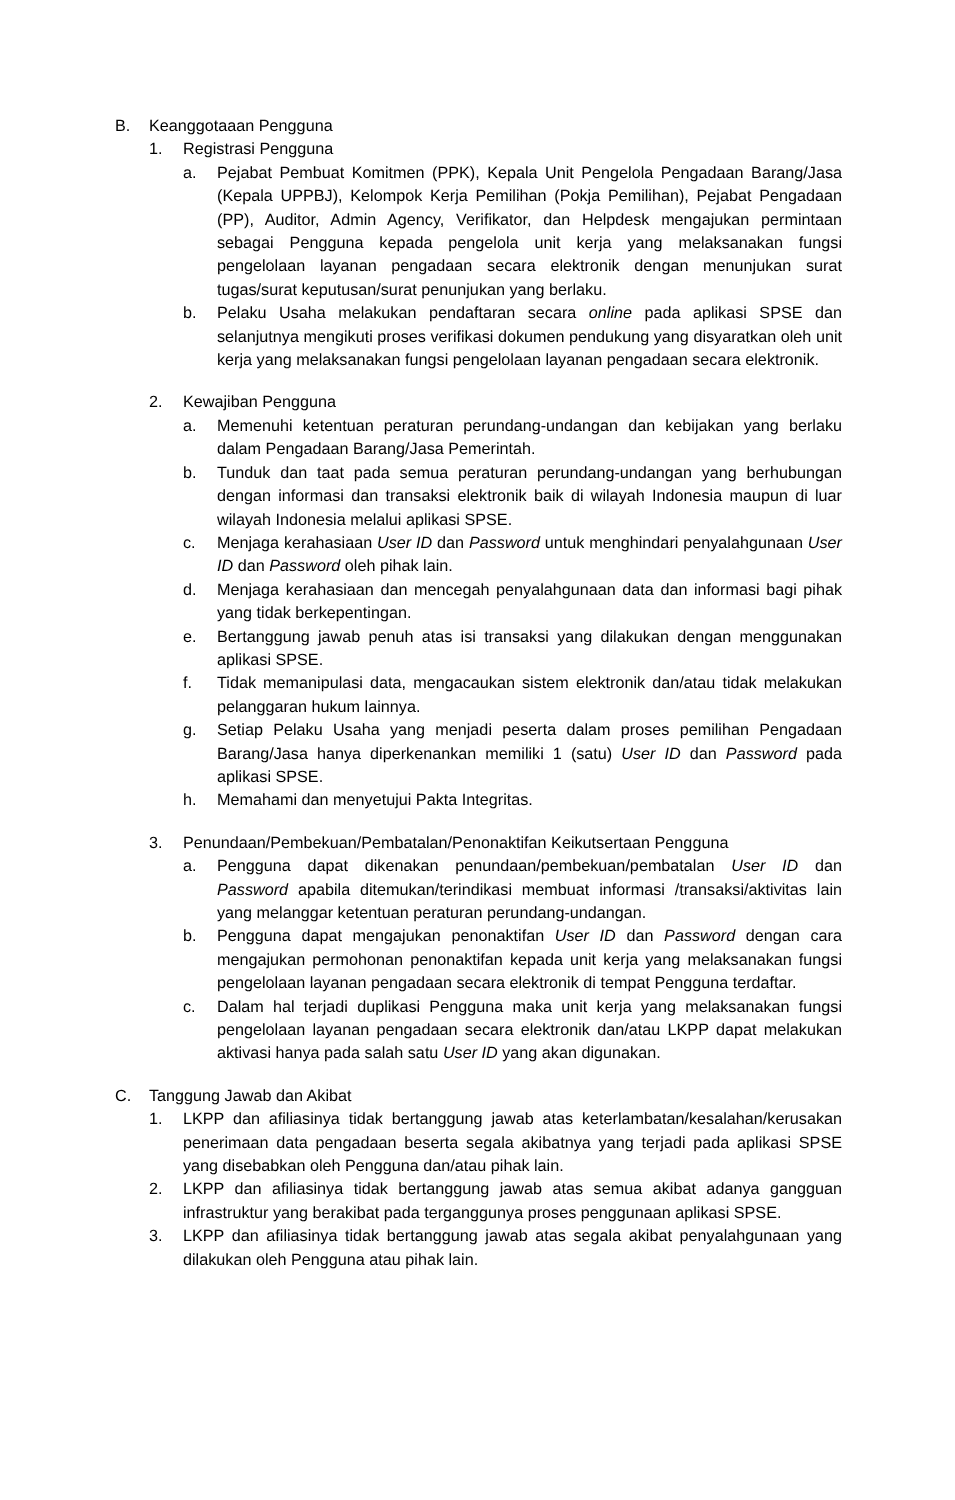B. Keanggotaaan Pengguna
1. Registrasi Pengguna
a. Pejabat Pembuat Komitmen (PPK), Kepala Unit Pengelola Pengadaan Barang/Jasa (Kepala UPPBJ), Kelompok Kerja Pemilihan (Pokja Pemilihan), Pejabat Pengadaan (PP), Auditor, Admin Agency, Verifikator, dan Helpdesk mengajukan permintaan sebagai Pengguna kepada pengelola unit kerja yang melaksanakan fungsi pengelolaan layanan pengadaan secara elektronik dengan menunjukan surat tugas/surat keputusan/surat penunjukan yang berlaku.
b. Pelaku Usaha melakukan pendaftaran secara online pada aplikasi SPSE dan selanjutnya mengikuti proses verifikasi dokumen pendukung yang disyaratkan oleh unit kerja yang melaksanakan fungsi pengelolaan layanan pengadaan secara elektronik.
2. Kewajiban Pengguna
a. Memenuhi ketentuan peraturan perundang-undangan dan kebijakan yang berlaku dalam Pengadaan Barang/Jasa Pemerintah.
b. Tunduk dan taat pada semua peraturan perundang-undangan yang berhubungan dengan informasi dan transaksi elektronik baik di wilayah Indonesia maupun di luar wilayah Indonesia melalui aplikasi SPSE.
c. Menjaga kerahasiaan User ID dan Password untuk menghindari penyalahgunaan User ID dan Password oleh pihak lain.
d. Menjaga kerahasiaan dan mencegah penyalahgunaan data dan informasi bagi pihak yang tidak berkepentingan.
e. Bertanggung jawab penuh atas isi transaksi yang dilakukan dengan menggunakan aplikasi SPSE.
f. Tidak memanipulasi data, mengacaukan sistem elektronik dan/atau tidak melakukan pelanggaran hukum lainnya.
g. Setiap Pelaku Usaha yang menjadi peserta dalam proses pemilihan Pengadaan Barang/Jasa hanya diperkenankan memiliki 1 (satu) User ID dan Password pada aplikasi SPSE.
h. Memahami dan menyetujui Pakta Integritas.
3. Penundaan/Pembekuan/Pembatalan/Penonaktifan Keikutsertaan Pengguna
a. Pengguna dapat dikenakan penundaan/pembekuan/pembatalan User ID dan Password apabila ditemukan/terindikasi membuat informasi /transaksi/aktivitas lain yang melanggar ketentuan peraturan perundang-undangan.
b. Pengguna dapat mengajukan penonaktifan User ID dan Password dengan cara mengajukan permohonan penonaktifan kepada unit kerja yang melaksanakan fungsi pengelolaan layanan pengadaan secara elektronik di tempat Pengguna terdaftar.
c. Dalam hal terjadi duplikasi Pengguna maka unit kerja yang melaksanakan fungsi pengelolaan layanan pengadaan secara elektronik dan/atau LKPP dapat melakukan aktivasi hanya pada salah satu User ID yang akan digunakan.
C. Tanggung Jawab dan Akibat
1. LKPP dan afiliasinya tidak bertanggung jawab atas keterlambatan/kesalahan/kerusakan penerimaan data pengadaan beserta segala akibatnya yang terjadi pada aplikasi SPSE yang disebabkan oleh Pengguna dan/atau pihak lain.
2. LKPP dan afiliasinya tidak bertanggung jawab atas semua akibat adanya gangguan infrastruktur yang berakibat pada terganggunya proses penggunaan aplikasi SPSE.
3. LKPP dan afiliasinya tidak bertanggung jawab atas segala akibat penyalahgunaan yang dilakukan oleh Pengguna atau pihak lain.